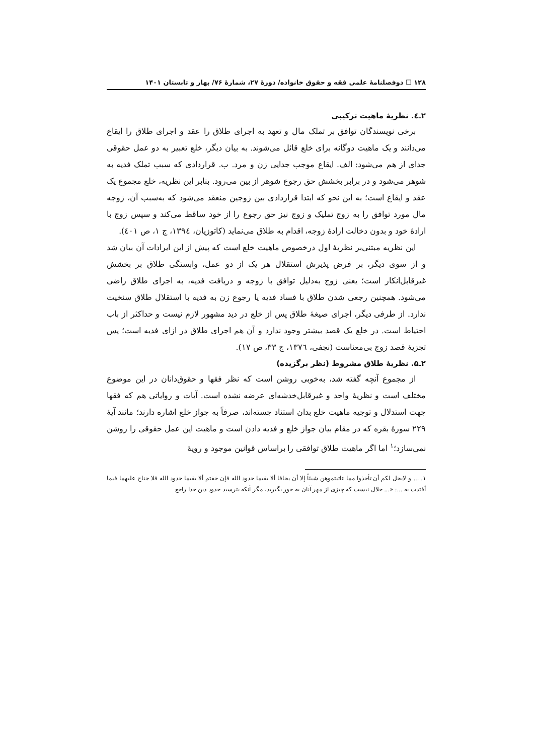۱۲۸ ☐ دوفصلنامهٔ علمی فقه و حقوق خانواده/ دورهٔ ۲۷، شمارهٔ ۷۶/ بهار و تابستان ۱۴۰۱
۲ـ٤. نظریهٔ ماهیت ترکیبی
برخی نویسندگان توافق بر تملک مال و تعهد به اجرای طلاق را عقد و اجرای طلاق را ایقاع می‌دانند و یک ماهیت دوگانه برای خلع قائل می‌شوند. به بیان دیگر، خلع تعبیر به دو عمل حقوقی جدای از هم می‌شود: الف. ایقاع موجب جدایی زن و مرد. ب. قراردادی که سبب تملک فدیه به شوهر می‌شود و در برابر بخشش حق رجوع شوهر از بین می‌رود. بنابر این نظریه، خلع مجموع یک عقد و ایقاع است؛ به این نحو که ابتدا قراردادی بین زوجین منعقد می‌شود که به‌سبب آن، زوجه مال مورد توافق را به زوج تملیک و زوج نیز حق رجوع را از خود ساقط می‌کند و سپس زوج با ارادهٔ خود و بدون دخالت ارادهٔ زوجه، اقدام به طلاق می‌نماید (کاتوزیان، ۱۳۹٤، ج ۱، ص ٤۰۱).
این نظریه مبتنی‌بر نظریهٔ اول درخصوص ماهیت خلع است که پیش از این ایرادات آن بیان شد و از سوی دیگر، بر فرض پذیرش استقلال هر یک از دو عمل، وابستگی طلاق بر بخشش غیرقابل‌انکار است؛ یعنی زوج به‌دلیل توافق با زوجه و دریافت فدیه، به اجرای طلاق راضی می‌شود. همچنین رجعی شدن طلاق با فساد فدیه یا رجوع زن به فدیه با استقلال طلاق سنخیت ندارد. از طرفی دیگر، اجرای صیغهٔ طلاق پس از خلع در دید مشهور لازم نیست و حداکثر از باب احتیاط است. در خلع یک قصد بیشتر وجود ندارد و آن هم اجرای طلاق در ازای فدیه است؛ پس تجزیهٔ قصد زوج بی‌معناست (نجفی، ۱۳۷٦، ج ۳۳، ص ۱۷).
۲ـ۵. نظریهٔ طلاق مشروط (نظر برگزیده)
از مجموع آنچه گفته شد، به‌خوبی روشن است که نظر فقها و حقوق‌دانان در این موضوع مختلف است و نظریهٔ واحد و غیرقابل‌خدشه‌ای عرضه نشده است. آیات و روایاتی هم که فقها جهت استدلال و توجیه ماهیت خلع بدان استناد جسته‌اند، صرفاً به جواز خلع اشاره دارند؛ مانند آیهٔ ۲۲۹ سورهٔ بقره که در مقام بیان جواز خلع و فدیه دادن است و ماهیت این عمل حقوقی را روشن نمی‌سازد؛<sup>۱</sup> اما اگر ماهیت طلاق توافقی را براساس قوانین موجود و رویهٔ
۱. ... و لایحل لکم أن تأخذوا مما ءاتیتموهن شیئاً إلا أن یخافا ألا یقیما حدود الله فإن خفتم ألا یقیما حدود الله فلا جناح علیهما فیما أفتدت به ...: «... حلال نیست که چیزی از مهر آنان به جور بگیرید، مگر آنکه بترسید حدود دین خدا راجع